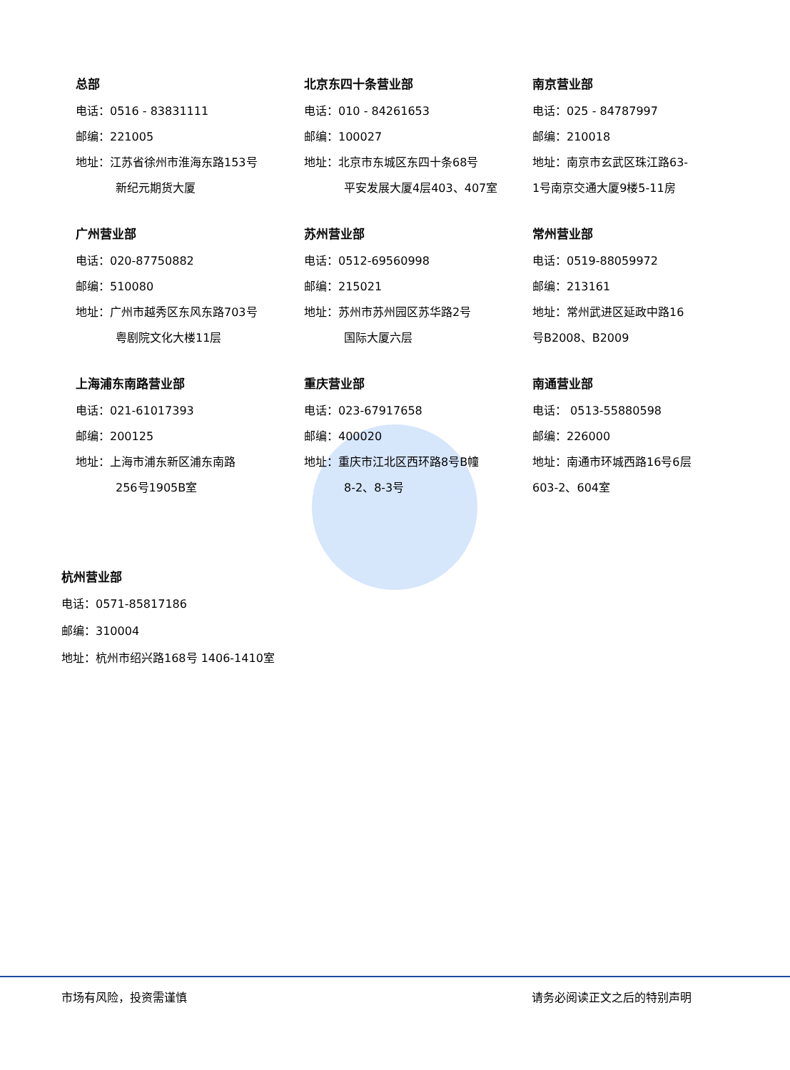总部
电话：0516 - 83831111
邮编：221005
地址：江苏省徐州市淮海东路153号
新纪元期货大厦
北京东四十条营业部
电话：010 - 84261653
邮编：100027
地址：北京市东城区东四十条68号
平安发展大厦4层403、407室
南京营业部
电话：025 - 84787997
邮编：210018
地址：南京市玄武区珠江路63-
1号南京交通大厦9楼5-11房
广州营业部
电话：020-87750882
邮编：510080
地址：广州市越秀区东风东路703号
粤剧院文化大楼11层
苏州营业部
电话：0512-69560998
邮编：215021
地址：苏州市苏州园区苏华路2号
国际大厦六层
常州营业部
电话：0519-88059972
邮编：213161
地址：常州武进区延政中路16
号B2008、B2009
上海浦东南路营业部
电话：021-61017393
邮编：200125
地址：上海市浦东新区浦东南路
256号1905B室
重庆营业部
电话：023-67917658
邮编：400020
地址：重庆市江北区西环路8号B幢
8-2、8-3号
南通营业部
电话： 0513-55880598
邮编：226000
地址：南通市环城西路16号6层
603-2、604室
杭州营业部
电话：0571-85817186
邮编：310004
地址：杭州市绍兴路168号 1406-1410室
市场有风险，投资需谨慎 请务必阅读正文之后的特别声明